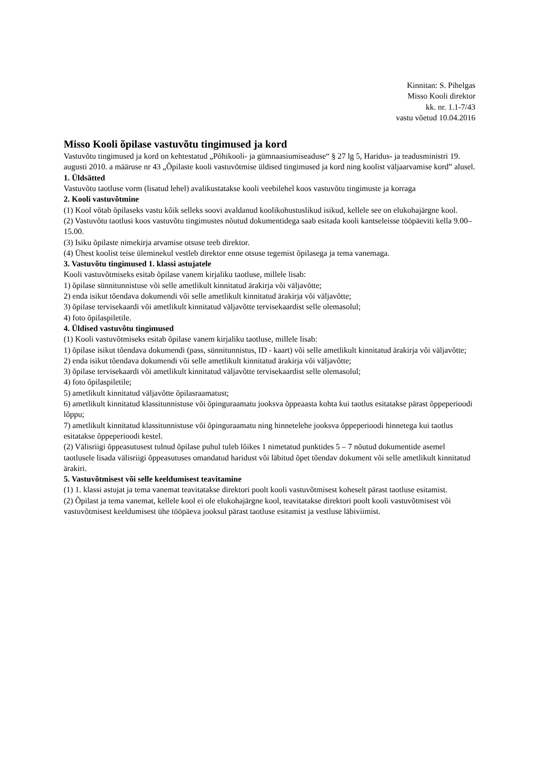Kinnitan: S. Pihelgas
Misso Kooli direktor
kk. nr. 1.1-7/43
vastu võetud 10.04.2016
Misso Kooli õpilase vastuvõtu tingimused ja kord
Vastuvõtu tingimused ja kord on kehtestatud „Põhikooli- ja gümnaasiumiseaduse“ § 27 lg 5, Haridus- ja teadusministri 19. augusti 2010. a määruse nr 43 „Õpilaste kooli vastuvõtmise üldised tingimused ja kord ning koolist väljaarvamise kord” alusel.
1. Üldsätted
Vastuvõtu taotluse vorm (lisatud lehel) avalikustatakse kooli veebilehel koos vastuvõtu tingimuste ja korraga
2. Kooli vastuvõtmine
(1) Kool võtab õpilaseks vastu kõik selleks soovi avaldanud koolikohustuslikud isikud, kellele see on elukohajärgne kool.
(2) Vastuvõtu taotlusi koos vastuvõtu tingimustes nõutud dokumentidega saab esitada kooli kantseleisse tööpäeviti kella 9.00–15.00.
(3) Isiku õpilaste nimekirja arvamise otsuse teeb direktor.
(4) Ühest koolist teise üleminekul vestleb direktor enne otsuse tegemist õpilasega ja tema vanemaga.
3. Vastuvõtu tingimused 1. klassi astujatele
Kooli vastuvõtmiseks esitab õpilase vanem kirjaliku taotluse, millele lisab:
1) õpilase sünnitunnistuse või selle ametlikult kinnitatud ärakirja või väljavõtte;
2) enda isikut tõendava dokumendi või selle ametlikult kinnitatud ärakirja või väljavõtte;
3) õpilase tervisekaardi või ametlikult kinnitatud väljavõtte tervisekaardist selle olemasolul;
4) foto õpilaspiletile.
4. Üldised vastuvõtu tingimused
(1) Kooli vastuvõtmiseks esitab õpilase vanem kirjaliku taotluse, millele lisab:
1) õpilase isikut tõendava dokumendi (pass, sünnitunnistus, ID - kaart) või selle ametlikult kinnitatud ärakirja või väljavõtte;
2) enda isikut tõendava dokumendi või selle ametlikult kinnitatud ärakirja või väljavõtte;
3) õpilase tervisekaardi või ametlikult kinnitatud väljavõtte tervisekaardist selle olemasolul;
4) foto õpilaspiletile;
5) ametlikult kinnitatud väljavõtte õpilasraamatust;
6) ametlikult kinnitatud klassitunnistuse või õpinguraamatu jooksva õppeaasta kohta kui taotlus esitatakse pärast õppeperioodi lõppu;
7) ametlikult kinnitatud klassitunnistuse või õpinguraamatu ning hinnetelehe jooksva õppeperioodi hinnetega kui taotlus esitatakse õppeperioodi kestel.
(2) Välisriigi õppeasutusest tulnud õpilase puhul tuleb lõikes 1 nimetatud punktides 5 – 7 nõutud dokumentide asemel taotlusele lisada välisriigi õppeasutuses omandatud haridust või läbitud õpet tõendav dokument või selle ametlikult kinnitatud ärakiri.
5. Vastuvõtmisest või selle keeldumisest teavitamine
(1) 1. klassi astujat ja tema vanemat teavitatakse direktori poolt kooli vastuvõtmisest koheselt pärast taotluse esitamist.
(2) Õpilast ja tema vanemat, kellele kool ei ole elukohajärgne kool, teavitatakse direktori poolt kooli vastuvõtmisest või vastuvõtmisest keeldumisest ühe tööpäeva jooksul pärast taotluse esitamist ja vestluse läbiviimist.